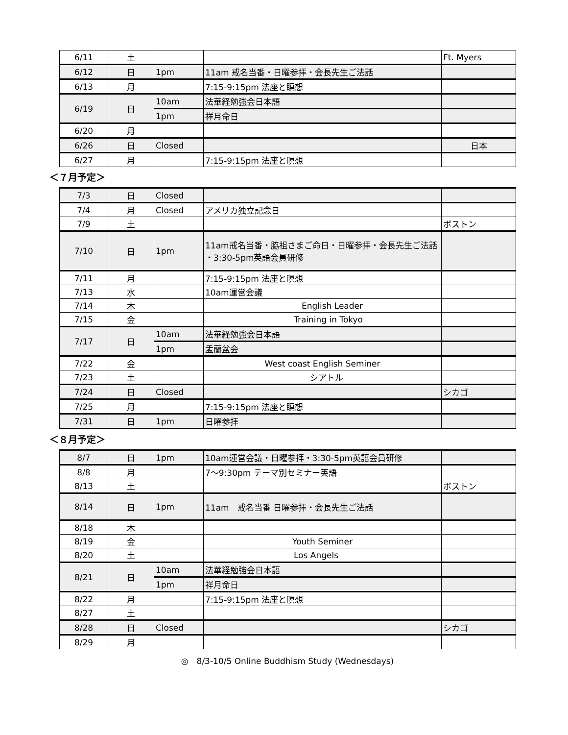| 6/11 | 土 | | | Ft. Myers |
| 6/12 | 日 | 1pm | 11am 戒名当番・日曜参拝・会長先生ご法話 | |
| 6/13 | 月 | | 7:15-9:15pm 法座と瞑想 | |
| 6/19 | 日 | 10am | 法華経勉強会日本語 | |
| | | 1pm | 祥月命日 | |
| 6/20 | 月 | | | |
| 6/26 | 日 | Closed | | 日本 |
| 6/27 | 月 | | 7:15-9:15pm 法座と瞑想 | |
＜７月予定＞
| 7/3 | 日 | Closed | | |
| 7/4 | 月 | Closed | アメリカ独立記念日 | |
| 7/9 | 土 | | | ボストン |
| 7/10 | 日 | 1pm | 11am戒名当番・脇祖さまご命日・日曜参拝・会長先生ご法話 ・3:30-5pm英語会員研修 | |
| 7/11 | 月 | | 7:15-9:15pm 法座と瞑想 | |
| 7/13 | 水 | | 10am運営会議 | |
| 7/14 | 木 | | English Leader | |
| 7/15 | 金 | | Training in Tokyo | |
| 7/17 | 日 | 10am | 法華経勉強会日本語 | |
| | | 1pm | 盂蘭盆会 | |
| 7/22 | 金 | | West coast English Seminer | |
| 7/23 | 土 | | シアトル | |
| 7/24 | 日 | Closed | | シカゴ |
| 7/25 | 月 | | 7:15-9:15pm 法座と瞑想 | |
| 7/31 | 日 | 1pm | 日曜参拝 | |
＜８月予定＞
| 8/7 | 日 | 1pm | 10am運営会議・日曜参拝・3:30-5pm英語会員研修 | |
| 8/8 | 月 | | 7〜9:30pm テーマ別セミナー英語 | |
| 8/13 | 土 | | | ボストン |
| 8/14 | 日 | 1pm | 11am 戒名当番 日曜参拝・会長先生ご法話 | |
| 8/18 | 木 | | | |
| 8/19 | 金 | | Youth Seminer | |
| 8/20 | 土 | | Los Angels | |
| 8/21 | 日 | 10am | 法華経勉強会日本語 | |
| | | 1pm | 祥月命日 | |
| 8/22 | 月 | | 7:15-9:15pm 法座と瞑想 | |
| 8/27 | 土 | | | |
| 8/28 | 日 | Closed | | シカゴ |
| 8/29 | 月 | | | |
◎　8/3-10/5 Online Buddhism Study (Wednesdays)